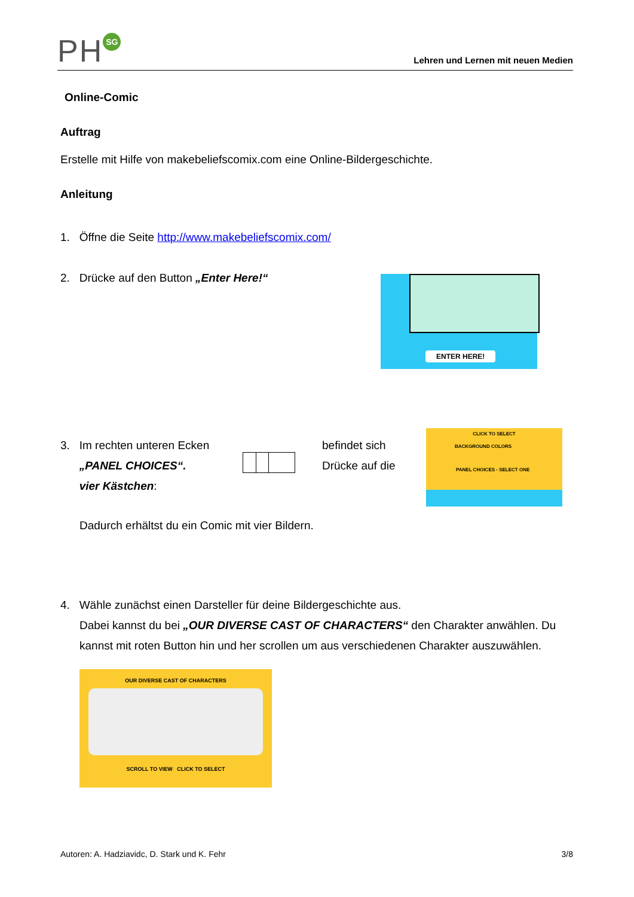PH SG
Lehren und Lernen mit neuen Medien
Online-Comic
Auftrag
Erstelle mit Hilfe von makebeliefscomix.com eine Online-Bildergeschichte.
Anleitung
1. Öffne die Seite http://www.makebeliefscomix.com/
2. Drücke auf den Button „Enter Here!“ ENTER HERE!
3. Im rechten unteren Ecken
„PANEL CHOICES“.
vier Kästchen:
befindet sich
Drücke auf die
Dadurch erhältst du ein Comic mit vier Bildern.
CLICK TO SELECT
BACKGROUND COLORS
PANEL CHOICES - SELECT ONE
4. Wähle zunächst einen Darsteller für deine Bildergeschichte aus.
Dabei kannst du bei „OUR DIVERSE CAST OF CHARACTERS“ den Charakter anwählen. Du
kannst mit roten Button hin und her scrollen um aus verschiedenen Charakter auszuwählen.
OUR DIVERSE CAST OF CHARACTERS
SCROLL TO VIEW CLICK TO SELECT
Autoren: A. Hadziavidc, D. Stark und K. Fehr 3/8